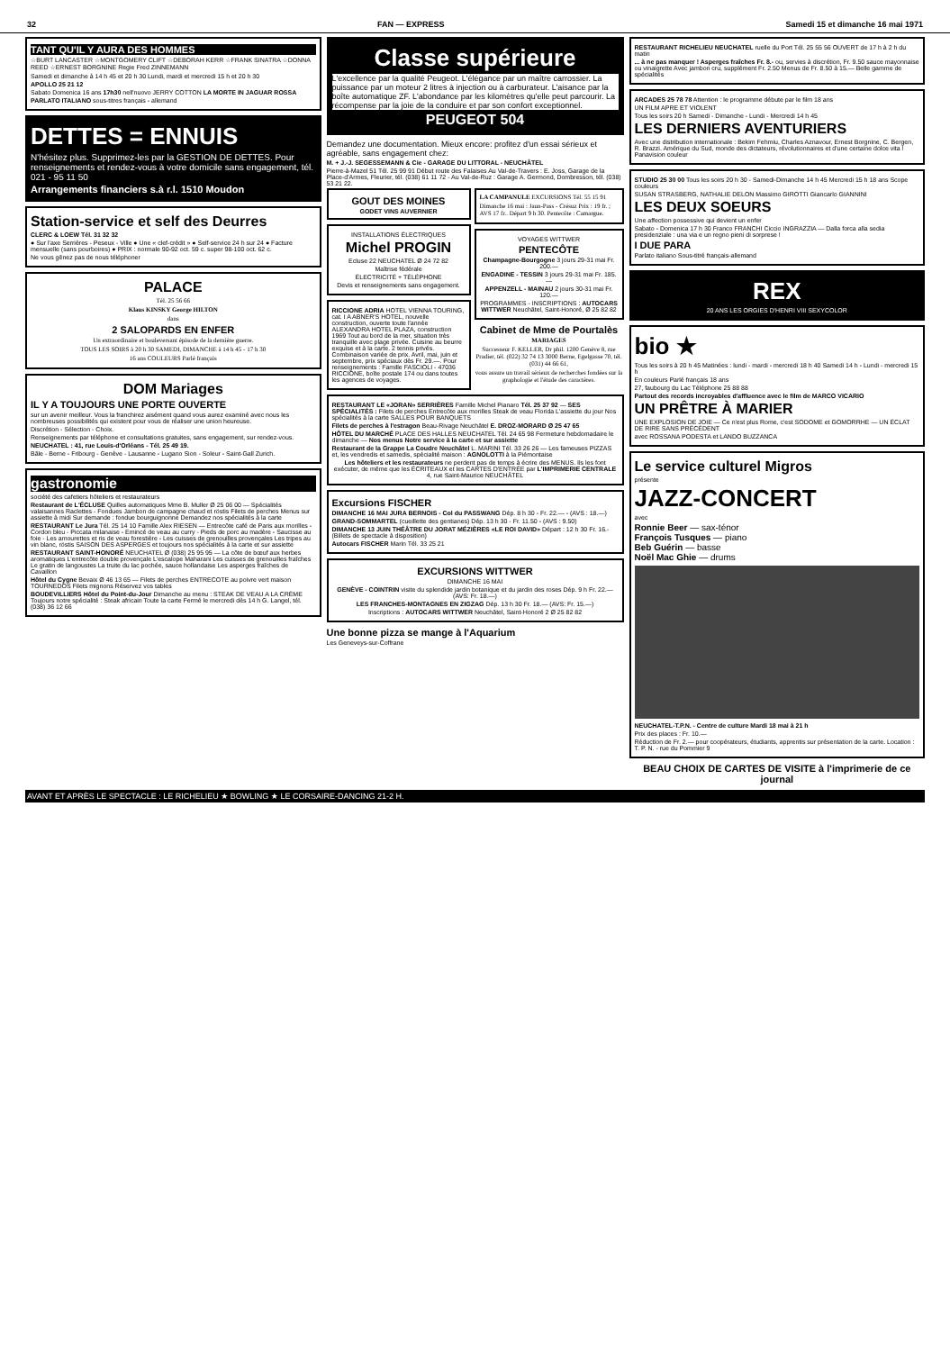32 FAN — EXPRESS Samedi 15 et dimanche 16 mai 1971
TANT QU'IL Y AURA DES HOMMES
☆BURT LANCASTER ☆MONTGOMERY CLIFT ☆DEBORAH KERR ☆FRANK SINATRA ☆DONNA REED ☆ERNEST BORGNINE Regie Fred ZINNEMANN
Samedi et dimanche à 14 h 45 et 20 h 30 Lundi, mardi et mercredi 15 h et 20 h 30
APOLLO 25 21 12
Sabato Domenica 16 ans 17h30 nell'nuovo JERRY COTTON LA MORTE IN JAGUAR ROSSA
PARLATO ITALIANO sous-titres français - allemand
DETTES = ENNUIS
N'hésitez plus. Supprimez-les par la GESTION DE DETTES. Pour renseignements et rendez-vous à votre domicile sans engagement, tél. 021 - 95 11 50
Arrangements financiers s.à r.l. 1510 Moudon
Station-service et self des Deurres
CLERC & LOEW Tél. 31 32 32
● Sur l'axe Serrières - Peseux - Ville ● Une « clef-crédit » ● Self-service 24 h sur 24 ● Facture mensuelle (sans pourboires) ● PRIX : normale 90-92 oct. 59 c. super 98-100 oct. 62 c.
Ne vous gênez pas de nous téléphoner
PALACE
Tél. 25 56 66
Klaus KINSKY George HILTON
dans
2 SALOPARDS EN ENFER
Un extraordinaire et bouleversant épisode de la dernière guerre.
TOUS LES SOIRS à 20 h 30 SAMEDI, DIMANCHE à 14 h 45 - 17 h 30
16 ans COULEURS Parlé français
DOM Mariages
IL Y A TOUJOURS UNE PORTE OUVERTE
sur un avenir meilleur. Vous la franchirez aisément quand vous aurez examiné avec nous les nombreuses possibilités qui existent pour vous de réaliser une union heureuse.
Discrétion - Sélection - Choix.
Renseignements par téléphone et consultations gratuites, sans engagement, sur rendez-vous.
NEUCHATEL : 41, rue Louis-d'Orléans - Tél. 25 49 19.
Bâle - Berne - Fribourg - Genève - Lausanne - Lugano Sion - Soleur - Saint-Gall Zurich.
gastronomie
société des cafetiers hôteliers et restaurateurs
Restaurant de L'ÉCLUSE Quilles automatiques Mme B. Muller Ø 25 06 00 — Spécialités valaisannes Raclettes - Fondues Jambon de campagne chaud et röstis Filets de perches Menus sur assiette à midi Sur demande : fondue bourguignonne Demandez nos spécialités à la carte
RESTAURANT Le Jura Tél. 25 14 10 Famille Alex RIESEN — Entrecôte café de Paris aux morilles - Cordon bleu - Piccata milanaise - Emincé de veau au curry - Pieds de porc au madère - Saucisse au foie - Les amourettes et ris de veau forestière - Les cuisses de grenouilles provençales Les tripes au vin blanc, röstis SAISON DES ASPERGES et toujours nos spécialités à la carte et sur assiette
RESTAURANT SAINT-HONORÉ NEUCHATEL Ø (038) 25 95 95 — La côte de bœuf aux herbes aromatiques L'entrecôte double provençale L'escalope Maharani Les cuisses de grenouilles fraîches Le gratin de langoustes La truite du lac pochée, sauce hollandaise Les asperges fraîches de Cavaillon
Hôtel du Cygne Bevaix Ø 46 13 65 — Filets de perches ENTRECOTE au poivre vert maison TOURNEDOS Filets mignons Réservez vos tables
BOUDEVILLIERS Hôtel du Point-du-Jour Dimanche au menu : STEAK DE VEAU A LA CRÈME Toujours notre spécialité : Steak africain Toute la carte Fermé le mercredi dès 14 h G. Langel, tél. (038) 36 12 66
Classe supérieure
L'excellence par la qualité Peugeot. L'élégance par un maître carrossier. La puissance par un moteur 2 litres à injection ou à carburateur. L'aisance par la boîte automatique ZF. L'abondance par les kilomètres qu'elle peut parcourir. La récompense par la joie de la conduire et par son confort exceptionnel.
PEUGEOT 504
Demandez une documentation. Mieux encore: profitez d'un essai sérieux et agréable, sans engagement chez:
M. + J.-J. SEGESSEMANN & Cie - GARAGE DU LITTORAL - NEUCHÂTEL
Pierre-à-Mazel 51 Tél. 25 99 91 Début route des Falaises Au Val-de-Travers : E. Joss, Garage de la Place-d'Armes, Fleurier, tél. (038) 61 11 72 - Au Val-de-Ruz : Garage A. Germond, Dombresson, tél. (038) 53 21 22.
GOUT DES MOINES
GODET VINS AUVERNIER
INSTALLATIONS ÉLECTRIQUES
Michel PROGIN
Ecluse 22 NEUCHATEL Ø 24 72 82
Maîtrise fédérale
ÉLECTRICITÉ + TÉLÉPHONE
Devis et renseignements sans engagement.
RICCIONE ADRIA HOTEL VIENNA TOURING, cat. I A ABNER'S HOTEL, nouvelle construction, ouverte toute l'année ALEXANDRA HOTEL PLAZA, construction 1969 Tout au bord de la mer, situation très tranquille avec plage privée. Cuisine au beurre exquise et à la carte. 2 tennis privés. Combinaison variée de prix. Avril, mai, juin et septembre, prix spéciaux dès Fr. 29.—. Pour renseignements : Famille FASCIOLI - 47036 RICCIONE, boîte postale 174 ou dans toutes les agences de voyages.
LA CAMPANULE EXCURSIONS Tél. 55 15 91
Dimanche 16 mai : Jaun-Pass - Crésuz Prix : 19 fr. ; AVS 17 fr.. Départ 9 h 30. Pentecôte : Camargue.
VOYAGES WITTWER
PENTECÔTE
Champagne-Bourgogne 3 jours 29-31 mai Fr. 200.—
ENGADINE - TESSIN 3 jours 29-31 mai Fr. 185.—
APPENZELL - MAINAU 2 jours 30-31 mai Fr. 120.—
PROGRAMMES - INSCRIPTIONS : AUTOCARS WITTWER Neuchâtel, Saint-Honoré, Ø 25 82 82
Cabinet de Mme de Pourtalès
MARIAGES
Successeur F. KELLER, Dr phil. 1200 Genève 8, rue Pradier, tél. (022) 32 74 13 3000 Berne, Egelgasse 70, tél. (031) 44 66 61,
vous assure un travail sérieux de recherches fondées sur la graphologie et l'étude des caractères.
RESTAURANT LE «JORAN» SERRIÈRES Famille Michel Pianaro Tél. 25 37 92 — SES SPÉCIALITÉS : Filets de perches Entrecôte aux morilles Steak de veau Florida L'assiette du jour Nos spécialités à la carte SALLES POUR BANQUETS
Filets de perches à l'estragon Beau-Rivage Neuchâtel E. DROZ-MORARD Ø 25 47 65
HÔTEL DU MARCHÉ PLACE DES HALLES NEUCHATEL Tél. 24 65 98 Fermeture hebdomadaire le dimanche — Nos menus Notre service à la carte et sur assiette
Restaurant de la Grappe La Coudre Neuchâtel L. MARINI Tél. 33 26 26 — Les fameuses PIZZAS et, les vendredis et samedis, spécialité maison : AGNOLOTTI à la Piémontaise
Les hôteliers et les restaurateurs ne perdent pas de temps à écrire des MENUS. Ils les font exécuter, de même que les ÉCRITEAUX et les CARTES D'ENTRÉE par L'IMPRIMERIE CENTRALE 4, rue Saint-Maurice NEUCHÂTEL
Excursions FISCHER
DIMANCHE 16 MAI JURA BERNOIS - Col du PASSWANG Dép. 8 h 30 - Fr. 22.— - (AVS : 18.—)
GRAND-SOMMARTEL (cueillette des gentianes) Dép. 13 h 30 - Fr. 11.50 - (AVS : 9.50)
DIMANCHE 13 JUIN THÉÂTRE DU JORAT MÉZIÈRES «LE ROI DAVID» Départ : 12 h 30 Fr. 16.- (Billets de spectacle à disposition)
Autocars FISCHER Marin Tél. 33 25 21
EXCURSIONS WITTWER
DIMANCHE 16 MAI
GENÈVE - COINTRIN visite du splendide jardin botanique et du jardin des roses Dép. 9 h Fr. 22.— (AVS: Fr. 18.—)
LES FRANCHES-MONTAGNES EN ZIGZAG Dép. 13 h 30 Fr. 18.— (AVS: Fr. 15.—)
Inscriptions : AUTOCARS WITTWER Neuchâtel, Saint-Honoré 2 Ø 25 82 82
Une bonne pizza se mange à l'Aquarium
Les Geneveys-sur-Coffrane
RESTAURANT RICHELIEU NEUCHATEL ruelle du Port Tél. 25 55 56 OUVERT de 17 h à 2 h du matin
... à ne pas manquer ! Asperges fraîches Fr. 8.- ou, servies à discrétion, Fr. 9.50 sauce mayonnaise ou vinaigrette Avec jambon cru, supplément Fr. 2.50 Menus de Fr. 8.50 à 15.— Belle gamme de spécialités
ARCADES 25 78 78 Attention : le programme débute par le film 18 ans
UN FILM APRE ET VIOLENT
Tous les soirs 20 h Samedi - Dimanche - Lundi - Mercredi 14 h 45
LES DERNIERS AVENTURIERS
Avec une distribution internationale : Bekim Fehmiu, Charles Aznavour, Ernest Borgnine, C. Bergen, R. Brazzi. Amérique du Sud, monde des dictateurs, révolutionnaires et d'une certaine dolce vita ! Panavision couleur
STUDIO 25 30 00 Tous les soirs 20 h 30 - Samedi-Dimanche 14 h 45 Mercredi 15 h 18 ans Scope couleurs
SUSAN STRASBERG, NATHALIE DELON Massimo GIROTTI Giancarlo GIANNINI
LES DEUX SOEURS
Une affection possessive qui devient un enfer
Sabato - Domenica 17 h 30 Franco FRANCHI Ciccio INGRAZZIA — Dalla forca alla sedia presidenziale : una via e un regno pieni di sorprese !
I DUE PARA
Parlato italiano Sous-titré français-allemand
REX
20 ANS LES ORGIES D'HENRI VIII SEXYCOLOR
bio ★
Tous les soirs à 20 h 45 Matinées : lundi - mardi - mercredi 18 h 40 Samedi 14 h - Lundi - mercredi 15 h
En couleurs Parlé français 18 ans
27, faubourg du Lac Téléphone 25 88 88
Partout des records incroyables d'affluence avec le film de MARCO VICARIO
UN PRÊTRE À MARIER
UNE EXPLOSION DE JOIE — Ce n'est plus Rome, c'est SODOME et GOMORRHE — UN ÉCLAT DE RIRE SANS PRÉCÉDENT
avec ROSSANA PODESTA et LANDO BUZZANCA
Le service culturel Migros
présente
JAZZ-CONCERT
avec
Ronnie Beer — sax-ténor
François Tusques — piano
Beb Guérin — basse
Noël Mac Ghie — drums
NEUCHATEL-T.P.N. - Centre de culture Mardi 18 mai à 21 h
Prix des places : Fr. 10.—
Réduction de Fr. 2.— pour coopérateurs, étudiants, apprentis sur présentation de la carte. Location : T. P. N. - rue du Pommier 9
BEAU CHOIX DE CARTES DE VISITE à l'imprimerie de ce journal
AVANT ET APRÈS LE SPECTACLE : LE RICHELIEU ★ BOWLING ★ LE CORSAIRE-DANCING 21-2 H.